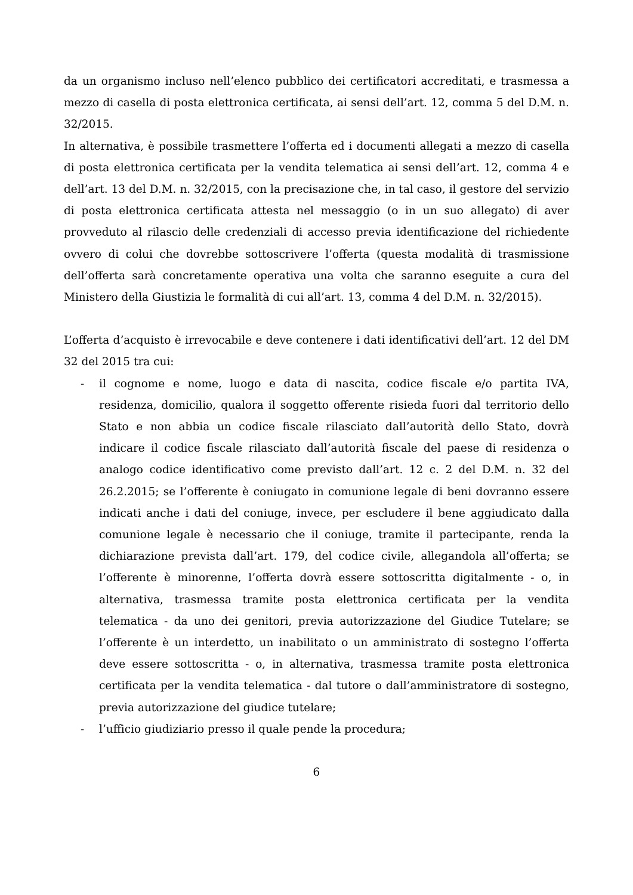da un organismo incluso nell’elenco pubblico dei certificatori accreditati, e trasmessa a mezzo di casella di posta elettronica certificata, ai sensi dell’art. 12, comma 5 del D.M. n. 32/2015.
In alternativa, è possibile trasmettere l’offerta ed i documenti allegati a mezzo di casella di posta elettronica certificata per la vendita telematica ai sensi dell’art. 12, comma 4 e dell’art. 13 del D.M. n. 32/2015, con la precisazione che, in tal caso, il gestore del servizio di posta elettronica certificata attesta nel messaggio (o in un suo allegato) di aver provveduto al rilascio delle credenziali di accesso previa identificazione del richiedente ovvero di colui che dovrebbe sottoscrivere l’offerta (questa modalità di trasmissione dell’offerta sarà concretamente operativa una volta che saranno eseguite a cura del Ministero della Giustizia le formalità di cui all’art. 13, comma 4 del D.M. n. 32/2015).
L’offerta d’acquisto è irrevocabile e deve contenere i dati identificativi dell’art. 12 del DM 32 del 2015 tra cui:
- il cognome e nome, luogo e data di nascita, codice fiscale e/o partita IVA, residenza, domicilio, qualora il soggetto offerente risieda fuori dal territorio dello Stato e non abbia un codice fiscale rilasciato dall’autorità dello Stato, dovrà indicare il codice fiscale rilasciato dall’autorità fiscale del paese di residenza o analogo codice identificativo come previsto dall’art. 12 c. 2 del D.M. n. 32 del 26.2.2015; se l’offerente è coniugato in comunione legale di beni dovranno essere indicati anche i dati del coniuge, invece, per escludere il bene aggiudicato dalla comunione legale è necessario che il coniuge, tramite il partecipante, renda la dichiarazione prevista dall’art. 179, del codice civile, allegandola all’offerta; se l’offerente è minorenne, l’offerta dovrà essere sottoscritta digitalmente - o, in alternativa, trasmessa tramite posta elettronica certificata per la vendita telematica - da uno dei genitori, previa autorizzazione del Giudice Tutelare; se l’offerente è un interdetto, un inabilitato o un amministrato di sostegno l’offerta deve essere sottoscritta - o, in alternativa, trasmessa tramite posta elettronica certificata per la vendita telematica - dal tutore o dall’amministratore di sostegno, previa autorizzazione del giudice tutelare;
- l’ufficio giudiziario presso il quale pende la procedura;
6